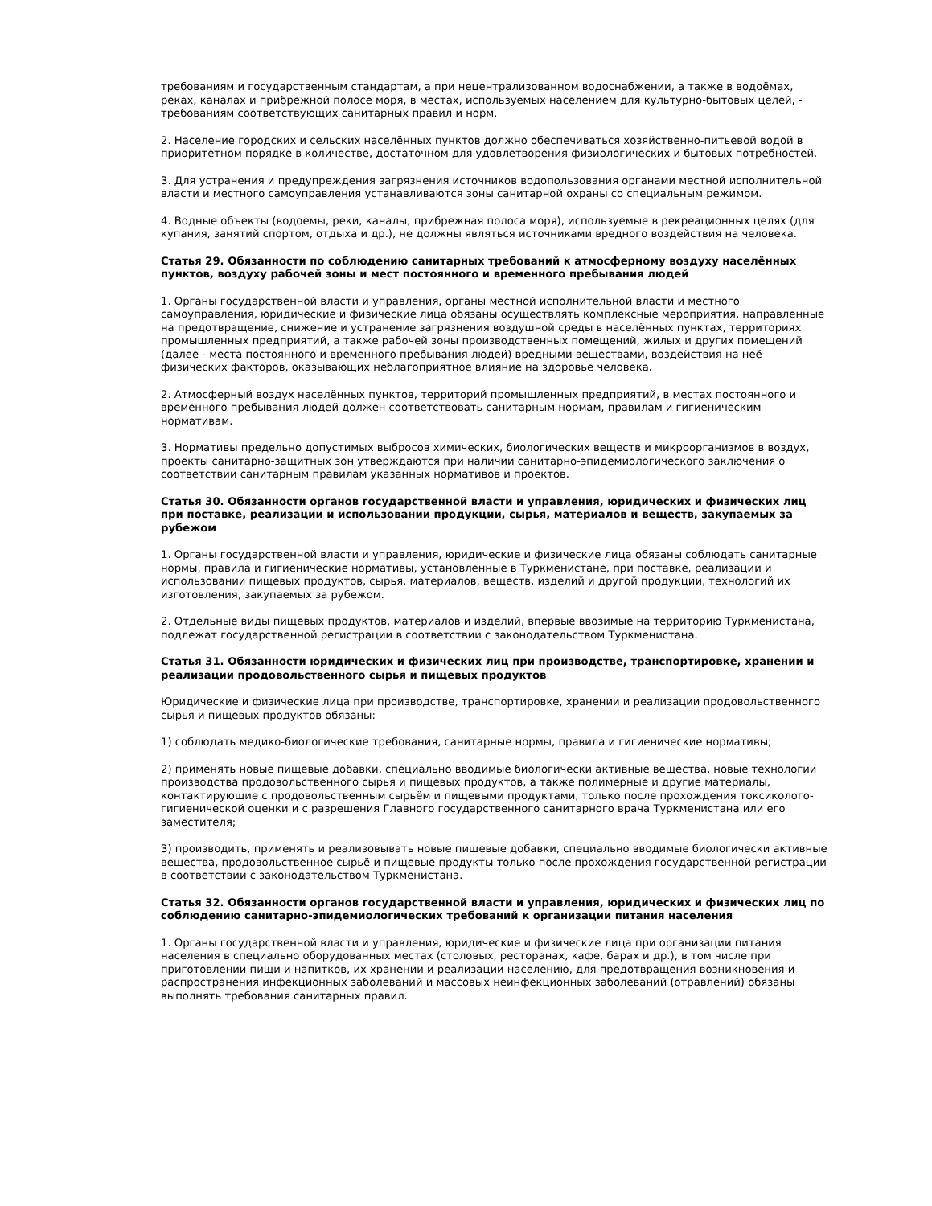требованиям и государственным стандартам, а при нецентрализованном водоснабжении, а также в водоёмах, реках, каналах и прибрежной полосе моря, в местах, используемых населением для культурно-бытовых целей, - требованиям соответствующих санитарных правил и норм.
2. Население городских и сельских населённых пунктов должно обеспечиваться хозяйственно-питьевой водой в приоритетном порядке в количестве, достаточном для удовлетворения физиологических и бытовых потребностей.
3. Для устранения и предупреждения загрязнения источников водопользования органами местной исполнительной власти и местного самоуправления устанавливаются зоны санитарной охраны со специальным режимом.
4. Водные объекты (водоемы, реки, каналы, прибрежная полоса моря), используемые в рекреационных целях (для купания, занятий спортом, отдыха и др.), не должны являться источниками вредного воздействия на человека.
Статья 29. Обязанности по соблюдению санитарных требований к атмосферному воздуху населённых пунктов, воздуху рабочей зоны и мест постоянного и временного пребывания людей
1. Органы государственной власти и управления, органы местной исполнительной власти и местного самоуправления, юридические и физические лица обязаны осуществлять комплексные мероприятия, направленные на предотвращение, снижение и устранение загрязнения воздушной среды в населённых пунктах, территориях промышленных предприятий, а также рабочей зоны производственных помещений, жилых и других помещений (далее - места постоянного и временного пребывания людей) вредными веществами, воздействия на неё физических факторов, оказывающих неблагоприятное влияние на здоровье человека.
2. Атмосферный воздух населённых пунктов, территорий промышленных предприятий, в местах постоянного и временного пребывания людей должен соответствовать санитарным нормам, правилам и гигиеническим нормативам.
3. Нормативы предельно допустимых выбросов химических, биологических веществ и микроорганизмов в воздух, проекты санитарно-защитных зон утверждаются при наличии санитарно-эпидемиологического заключения о соответствии санитарным правилам указанных нормативов и проектов.
Статья 30. Обязанности органов государственной власти и управления, юридических и физических лиц при поставке, реализации и использовании продукции, сырья, материалов и веществ, закупаемых за рубежом
1. Органы государственной власти и управления, юридические и физические лица обязаны соблюдать санитарные нормы, правила и гигиенические нормативы, установленные в Туркменистане, при поставке, реализации и использовании пищевых продуктов, сырья, материалов, веществ, изделий и другой продукции, технологий их изготовления, закупаемых за рубежом.
2. Отдельные виды пищевых продуктов, материалов и изделий, впервые ввозимые на территорию Туркменистана, подлежат государственной регистрации в соответствии с законодательством Туркменистана.
Статья 31. Обязанности юридических и физических лиц при производстве, транспортировке, хранении и реализации продовольственного сырья и пищевых продуктов
Юридические и физические лица при производстве, транспортировке, хранении и реализации продовольственного сырья и пищевых продуктов обязаны:
1) соблюдать медико-биологические требования, санитарные нормы, правила и гигиенические нормативы;
2) применять новые пищевые добавки, специально вводимые биологически активные вещества, новые технологии производства продовольственного сырья и пищевых продуктов, а также полимерные и другие материалы, контактирующие с продовольственным сырьём и пищевыми продуктами, только после прохождения токсиколого-гигиенической оценки и с разрешения Главного государственного санитарного врача Туркменистана или его заместителя;
3) производить, применять и реализовывать новые пищевые добавки, специально вводимые биологически активные вещества, продовольственное сырьё и пищевые продукты только после прохождения государственной регистрации в соответствии с законодательством Туркменистана.
Статья 32. Обязанности органов государственной власти и управления, юридических и физических лиц по соблюдению санитарно-эпидемиологических требований к организации питания населения
1. Органы государственной власти и управления, юридические и физические лица при организации питания населения в специально оборудованных местах (столовых, ресторанах, кафе, барах и др.), в том числе при приготовлении пищи и напитков, их хранении и реализации населению, для предотвращения возникновения и распространения инфекционных заболеваний и массовых неинфекционных заболеваний (отравлений) обязаны выполнять требования санитарных правил.